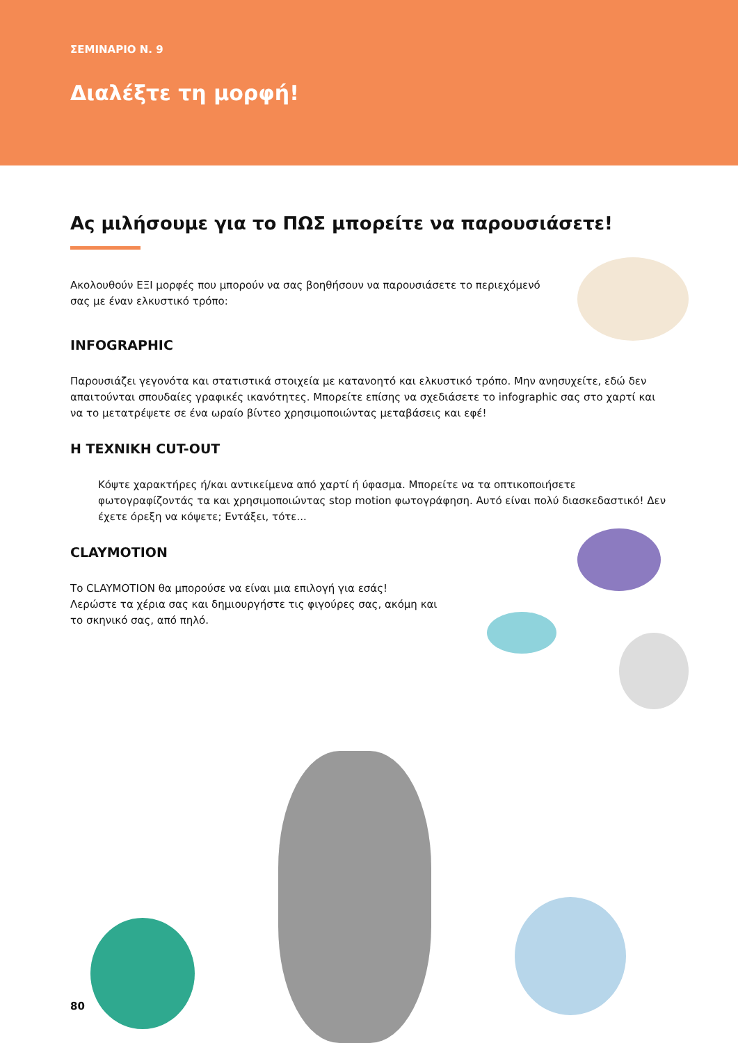ΣΕΜΙΝΑΡΙΟ Ν. 9
Διαλέξτε τη μορφή!
Ας μιλήσουμε για το ΠΩΣ μπορείτε να παρουσιάσετε!
Ακολουθούν ΕΞΙ μορφές που μπορούν να σας βοηθήσουν να παρουσιάσετε το περιεχόμενό σας με έναν ελκυστικό τρόπο:
INFOGRAPHIC
Παρουσιάζει γεγονότα και στατιστικά στοιχεία με κατανοητό και ελκυστικό τρόπο. Μην ανησυχείτε, εδώ δεν απαιτούνται σπουδαίες γραφικές ικανότητες. Μπορείτε επίσης να σχεδιάσετε το infographic σας στο χαρτί και να το μετατρέψετε σε ένα ωραίο βίντεο χρησιμοποιώντας μεταβάσεις και εφέ!
Η ΤΕΧΝΙΚΗ CUT-OUT
Κόψτε χαρακτήρες ή/και αντικείμενα από χαρτί ή ύφασμα. Μπορείτε να τα οπτικοποιήσετε φωτογραφίζοντάς τα και χρησιμοποιώντας stop motion φωτογράφηση. Αυτό είναι πολύ διασκεδαστικό! Δεν έχετε όρεξη να κόψετε; Εντάξει, τότε...
CLAYMOTION
Το CLAYMOTION θα μπορούσε να είναι μια επιλογή για εσάς!
Λερώστε τα χέρια σας και δημιουργήστε τις φιγούρες σας, ακόμη και το σκηνικό σας, από πηλό.
80